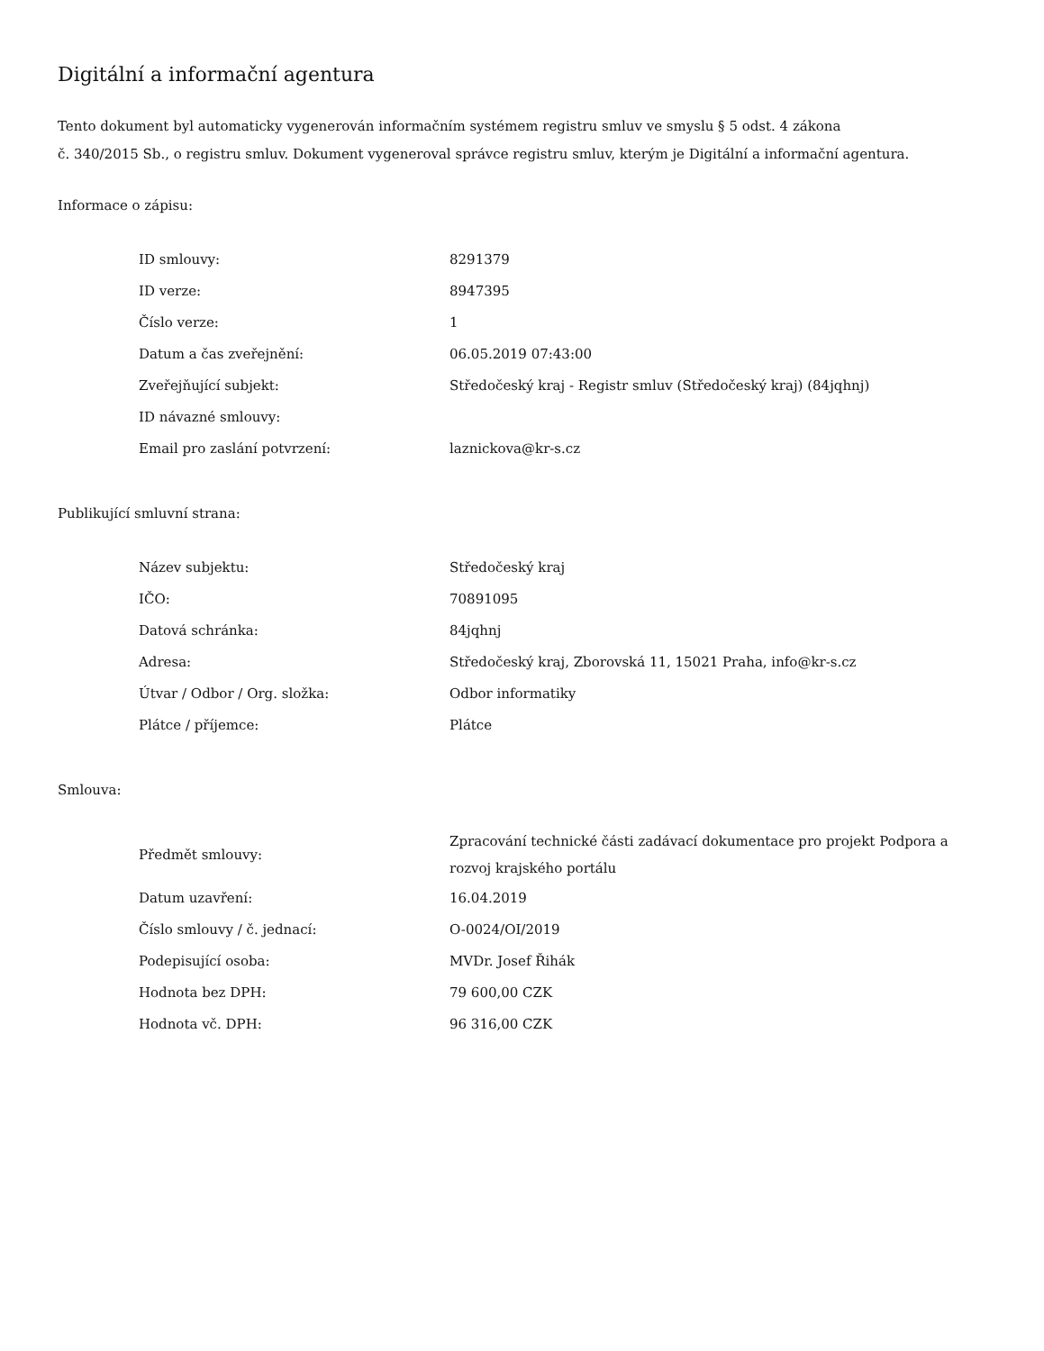Digitální a informační agentura
Tento dokument byl automaticky vygenerován informačním systémem registru smluv ve smyslu § 5 odst. 4 zákona
č. 340/2015 Sb., o registru smluv. Dokument vygeneroval správce registru smluv, kterým je Digitální a informační agentura.
Informace o zápisu:
| ID smlouvy: | 8291379 |
| ID verze: | 8947395 |
| Číslo verze: | 1 |
| Datum a čas zveřejnění: | 06.05.2019 07:43:00 |
| Zveřejňující subjekt: | Středočeský kraj - Registr smluv (Středočeský kraj) (84jqhnj) |
| ID návazné smlouvy: | |
| Email pro zaslání potvrzení: | laznickova@kr-s.cz |
Publikující smluvní strana:
| Název subjektu: | Středočeský kraj |
| IČO: | 70891095 |
| Datová schránka: | 84jqhnj |
| Adresa: | Středočeský kraj, Zborovská 11, 15021 Praha, info@kr-s.cz |
| Útvar / Odbor / Org. složka: | Odbor informatiky |
| Plátce / příjemce: | Plátce |
Smlouva:
| Předmět smlouvy: | Zpracování technické části zadávací dokumentace pro projekt Podpora a rozvoj krajského portálu |
| Datum uzavření: | 16.04.2019 |
| Číslo smlouvy / č. jednací: | O-0024/OI/2019 |
| Podepisující osoba: | MVDr. Josef Řihák |
| Hodnota bez DPH: | 79 600,00 CZK |
| Hodnota vč. DPH: | 96 316,00 CZK |